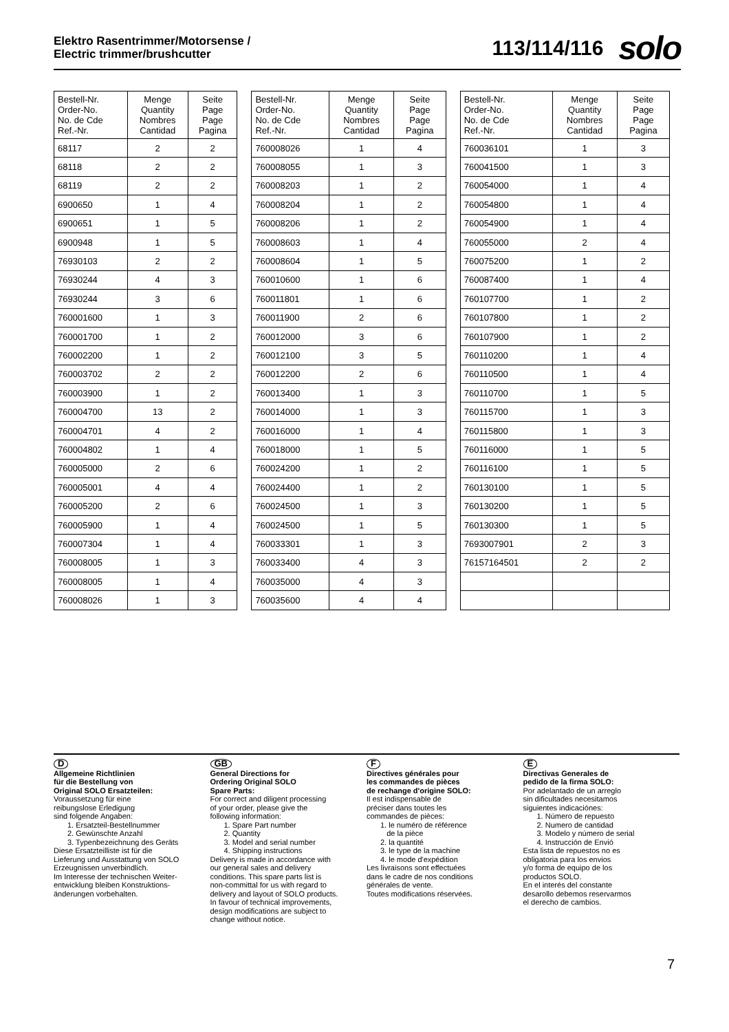Elektro Rasentrimmer/Motorsense /
Electric trimmer/brushcutter
113/114/116 solo
| Bestell-Nr. Order-No. No. de Cde Ref.-Nr. | Menge Quantity Nombres Cantidad | Seite Page Page Pagina |
| --- | --- | --- |
| 68117 | 2 | 2 |
| 68118 | 2 | 2 |
| 68119 | 2 | 2 |
| 6900650 | 1 | 4 |
| 6900651 | 1 | 5 |
| 6900948 | 1 | 5 |
| 76930103 | 2 | 2 |
| 76930244 | 4 | 3 |
| 76930244 | 3 | 6 |
| 760001600 | 1 | 3 |
| 760001700 | 1 | 2 |
| 760002200 | 1 | 2 |
| 760003702 | 2 | 2 |
| 760003900 | 1 | 2 |
| 760004700 | 13 | 2 |
| 760004701 | 4 | 2 |
| 760004802 | 1 | 4 |
| 760005000 | 2 | 6 |
| 760005001 | 4 | 4 |
| 760005200 | 2 | 6 |
| 760005900 | 1 | 4 |
| 760007304 | 1 | 4 |
| 760008005 | 1 | 3 |
| 760008005 | 1 | 4 |
| 760008026 | 1 | 3 |
| Bestell-Nr. Order-No. No. de Cde Ref.-Nr. | Menge Quantity Nombres Cantidad | Seite Page Page Pagina |
| --- | --- | --- |
| 760008026 | 1 | 4 |
| 760008055 | 1 | 3 |
| 760008203 | 1 | 2 |
| 760008204 | 1 | 2 |
| 760008206 | 1 | 2 |
| 760008603 | 1 | 4 |
| 760008604 | 1 | 5 |
| 760010600 | 1 | 6 |
| 760011801 | 1 | 6 |
| 760011900 | 2 | 6 |
| 760012000 | 3 | 6 |
| 760012100 | 3 | 5 |
| 760012200 | 2 | 6 |
| 760013400 | 1 | 3 |
| 760014000 | 1 | 3 |
| 760016000 | 1 | 4 |
| 760018000 | 1 | 5 |
| 760024200 | 1 | 2 |
| 760024400 | 1 | 2 |
| 760024500 | 1 | 3 |
| 760024500 | 1 | 5 |
| 760033301 | 1 | 3 |
| 760033400 | 4 | 3 |
| 760035000 | 4 | 3 |
| 760035600 | 4 | 4 |
| Bestell-Nr. Order-No. No. de Cde Ref.-Nr. | Menge Quantity Nombres Cantidad | Seite Page Page Pagina |
| --- | --- | --- |
| 760036101 | 1 | 3 |
| 760041500 | 1 | 3 |
| 760054000 | 1 | 4 |
| 760054800 | 1 | 4 |
| 760054900 | 1 | 4 |
| 760055000 | 2 | 4 |
| 760075200 | 1 | 2 |
| 760087400 | 1 | 4 |
| 760107700 | 1 | 2 |
| 760107800 | 1 | 2 |
| 760107900 | 1 | 2 |
| 760110200 | 1 | 4 |
| 760110500 | 1 | 4 |
| 760110700 | 1 | 5 |
| 760115700 | 1 | 3 |
| 760115800 | 1 | 3 |
| 760116000 | 1 | 5 |
| 760116100 | 1 | 5 |
| 760130100 | 1 | 5 |
| 760130200 | 1 | 5 |
| 760130300 | 1 | 5 |
| 7693007901 | 2 | 3 |
| 76157164501 | 2 | 2 |
D
Allgemeine Richtlinien
für die Bestellung von
Original SOLO Ersatzteilen:
Voraussetzung für eine
reibungslose Erledigung
sind folgende Angaben:
1. Ersatzteil-Bestellnummer
2. Gewünschte Anzahl
3. Typenbezeichnung des Geräts
Diese Ersatzteilliste ist für die
Lieferung und Ausstattung von SOLO
Erzeugnissen unverbindlich.
Im Interesse der technischen Weiter-
entwicklung bleiben Konstruktions-
änderungen vorbehalten.
GB
General Directions for
Ordering Original SOLO
Spare Parts:
For correct and diligent processing
of your order, please give the
following information:
1. Spare Part number
2. Quantity
3. Model and serial number
4. Shipping instructions
Delivery is made in accordance with
our general sales and delivery
conditions. This spare parts list is
non-committal for us with regard to
delivery and layout of SOLO products.
In favour of technical improvements,
design modifications are subject to
change without notice.
F
Directives générales pour
les commandes de pièces
de rechange d'origine SOLO:
Il est indispensable de
préciser dans toutes les
commandes de pièces:
1. le numéro de référence
de la pièce
2. la quantité
3. le type de la machine
4. le mode d'expédition
Les livraisons sont effectuées
dans le cadre de nos conditions
générales de vente.
Toutes modifications réservées.
E
Directivas Generales de
pedido de la firma SOLO:
Por adelantado de un arreglo
sin dificultades necesitamos
siguientes indicaciónes:
1. Número de repuesto
2. Numero de cantidad
3. Modelo y número de serial
4. Instrucción de Envió
Esta lista de repuestos no es
obligatoria para los envios
y/o forma de equipo de los
productos SOLO.
En el interés del constante
desarollo debemos reservarmos
el derecho de cambios.
7